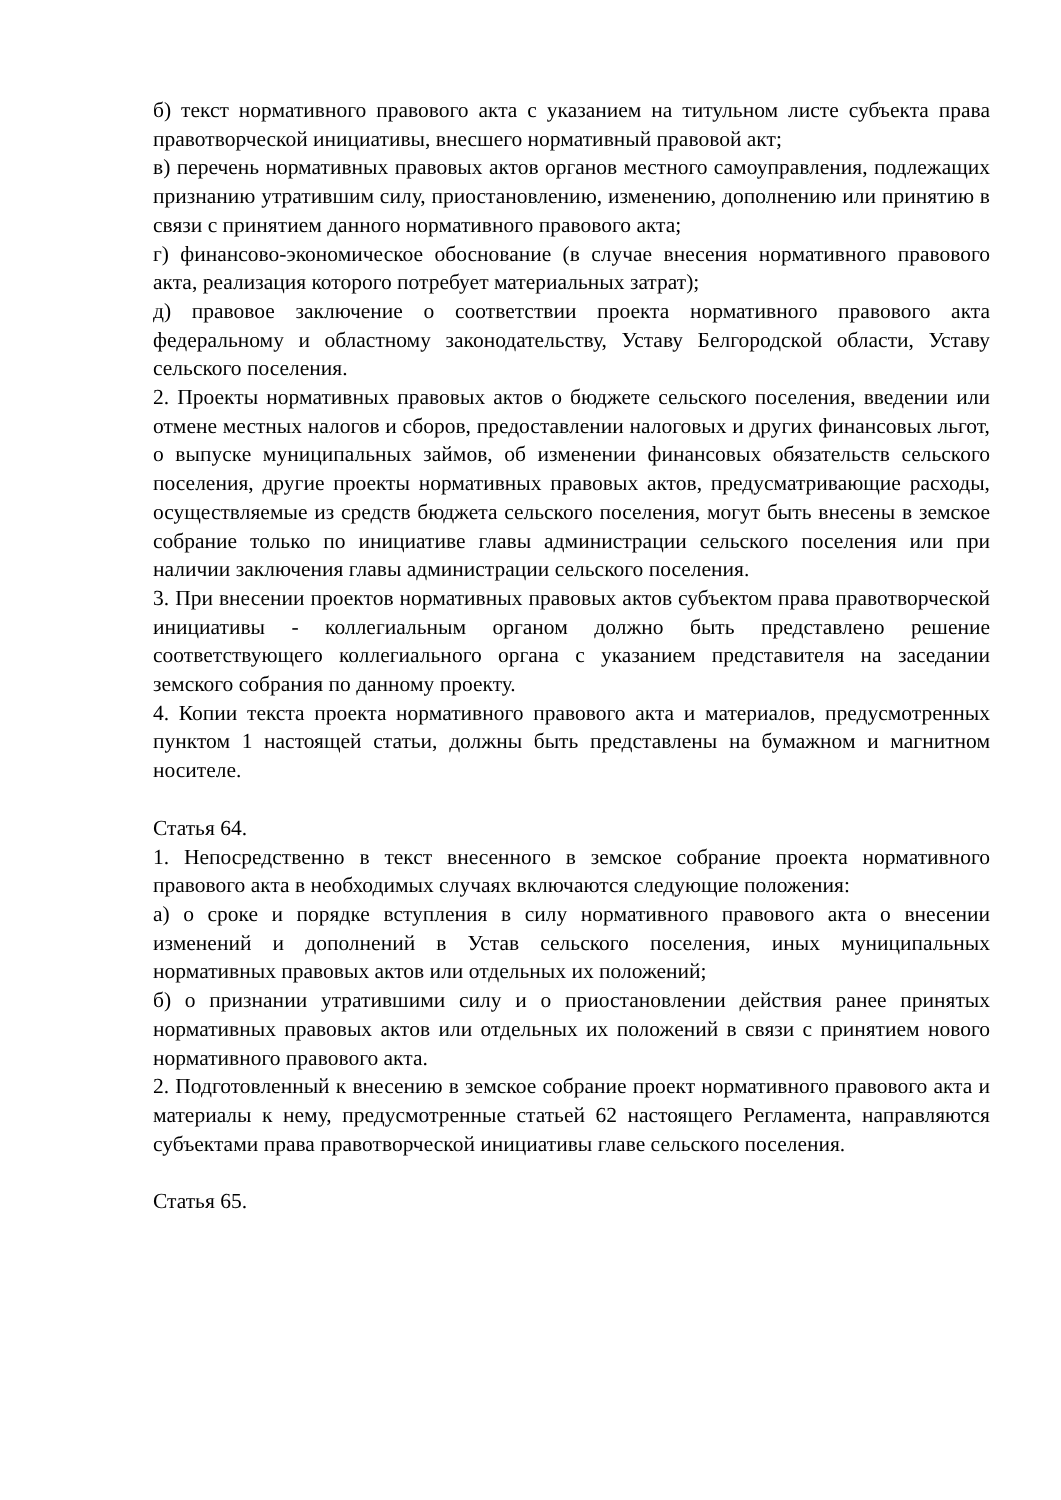б) текст нормативного правового акта с указанием на титульном листе субъекта права правотворческой инициативы, внесшего нормативный правовой акт;
в) перечень нормативных правовых актов органов местного самоуправления, подлежащих признанию утратившим силу, приостановлению, изменению, дополнению или принятию в связи с принятием данного нормативного правового акта;
г) финансово-экономическое обоснование (в случае внесения нормативного правового акта, реализация которого потребует материальных затрат);
д) правовое заключение о соответствии проекта нормативного правового акта федеральному и областному законодательству, Уставу Белгородской области, Уставу сельского поселения.
2. Проекты нормативных правовых актов о бюджете сельского поселения, введении или отмене местных налогов и сборов, предоставлении налоговых и других финансовых льгот, о выпуске муниципальных займов, об изменении финансовых обязательств сельского поселения, другие проекты нормативных правовых актов, предусматривающие расходы, осуществляемые из средств бюджета сельского поселения, могут быть внесены в земское собрание только по инициативе главы администрации сельского поселения или при наличии заключения главы администрации сельского поселения.
3. При внесении проектов нормативных правовых актов субъектом права правотворческой инициативы - коллегиальным органом должно быть представлено решение соответствующего коллегиального органа с указанием представителя на заседании земского собрания по данному проекту.
4. Копии текста проекта нормативного правового акта и материалов, предусмотренных пунктом 1 настоящей статьи, должны быть представлены на бумажном и магнитном носителе.
Статья 64.
1. Непосредственно в текст внесенного в земское собрание проекта нормативного правового акта в необходимых случаях включаются следующие положения:
а) о сроке и порядке вступления в силу нормативного правового акта о внесении изменений и дополнений в Устав сельского поселения, иных муниципальных нормативных правовых актов или отдельных их положений;
б) о признании утратившими силу и о приостановлении действия ранее принятых нормативных правовых актов или отдельных их положений в связи с принятием нового нормативного правового акта.
2. Подготовленный к внесению в земское собрание проект нормативного правового акта и материалы к нему, предусмотренные статьей 62 настоящего Регламента, направляются субъектами права правотворческой инициативы главе сельского поселения.
Статья 65.